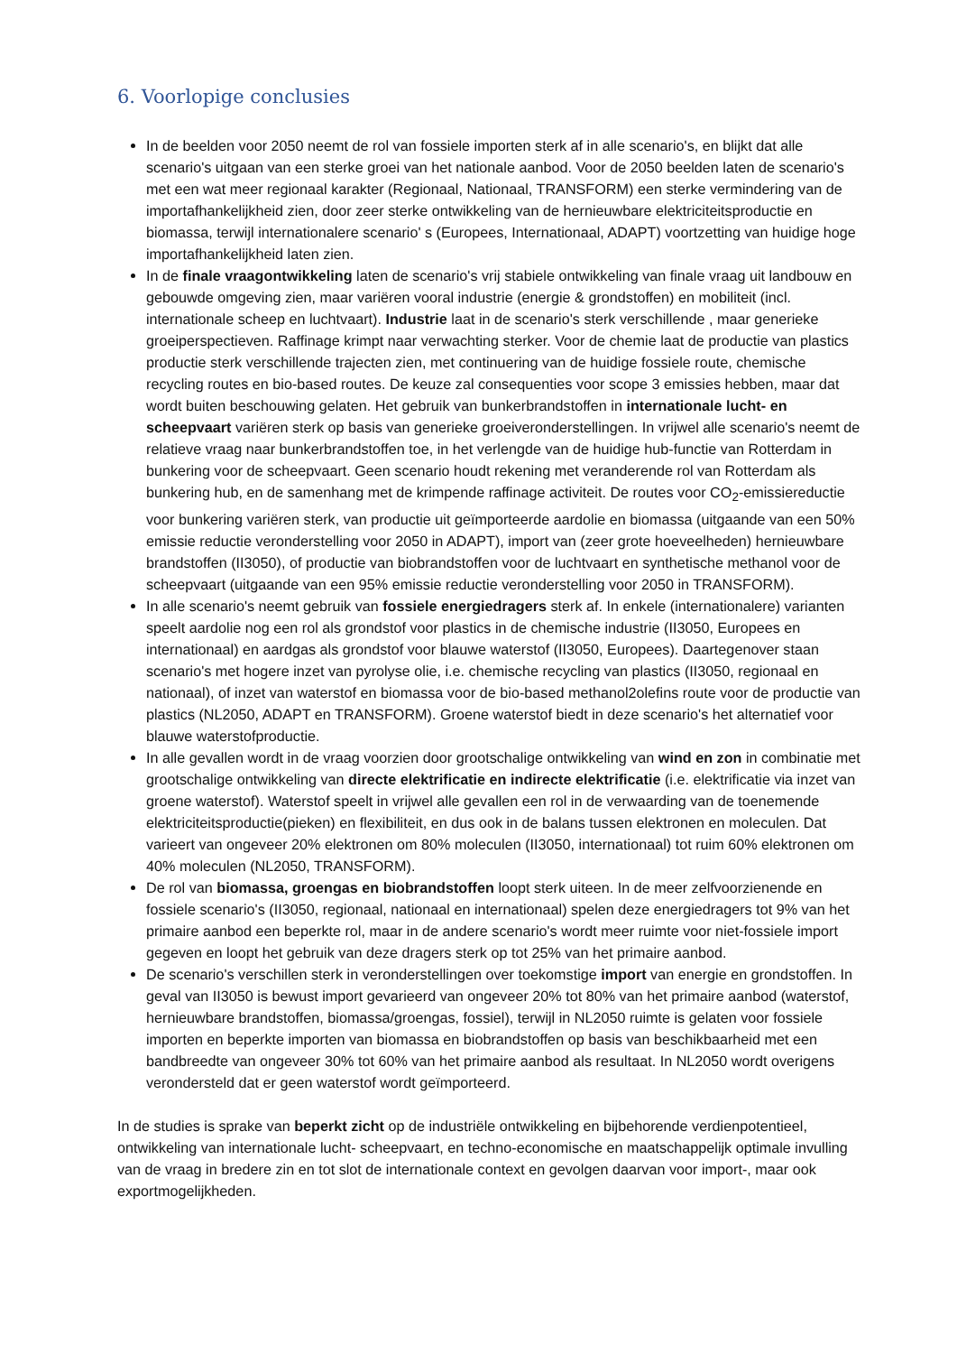6. Voorlopige conclusies
In de beelden voor 2050 neemt de rol van fossiele importen sterk af in alle scenario's, en blijkt dat alle scenario's uitgaan van een sterke groei van het nationale aanbod. Voor de 2050 beelden laten de scenario's met een wat meer regionaal karakter (Regionaal, Nationaal, TRANSFORM) een sterke vermindering van de importafhankelijkheid zien, door zeer sterke ontwikkeling van de hernieuwbare elektriciteitsproductie en biomassa, terwijl internationalere scenario' s (Europees, Internationaal, ADAPT) voortzetting van huidige hoge importafhankelijkheid laten zien.
In de finale vraagontwikkeling laten de scenario's vrij stabiele ontwikkeling van finale vraag uit landbouw en gebouwde omgeving zien, maar variëren vooral industrie (energie & grondstoffen) en mobiliteit (incl. internationale scheep en luchtvaart). Industrie laat in de scenario's sterk verschillende , maar generieke groeiperspectieven. Raffinage krimpt naar verwachting sterker. Voor de chemie laat de productie van plastics productie sterk verschillende trajecten zien, met continuering van de huidige fossiele route, chemische recycling routes en bio-based routes. De keuze zal consequenties voor scope 3 emissies hebben, maar dat wordt buiten beschouwing gelaten. Het gebruik van bunkerbrandstoffen in internationale lucht- en scheepvaart variëren sterk op basis van generieke groeiveronderstellingen. In vrijwel alle scenario's neemt de relatieve vraag naar bunkerbrandstoffen toe, in het verlengde van de huidige hub-functie van Rotterdam in bunkering voor de scheepvaart. Geen scenario houdt rekening met veranderende rol van Rotterdam als bunkering hub, en de samenhang met de krimpende raffinage activiteit. De routes voor CO<sub>2</sub>-emissiereductie voor bunkering variëren sterk, van productie uit geïmporteerde aardolie en biomassa (uitgaande van een 50% emissie reductie veronderstelling voor 2050 in ADAPT), import van (zeer grote hoeveelheden) hernieuwbare brandstoffen (II3050), of productie van biobrandstoffen voor de luchtvaart en synthetische methanol voor de scheepvaart (uitgaande van een 95% emissie reductie veronderstelling voor 2050 in TRANSFORM).
In alle scenario's neemt gebruik van fossiele energiedragers sterk af. In enkele (internationalere) varianten speelt aardolie nog een rol als grondstof voor plastics in de chemische industrie (II3050, Europees en internationaal) en aardgas als grondstof voor blauwe waterstof (II3050, Europees). Daartegenover staan scenario's met hogere inzet van pyrolyse olie, i.e. chemische recycling van plastics (II3050, regionaal en nationaal), of inzet van waterstof en biomassa voor de bio-based methanol2olefins route voor de productie van plastics (NL2050, ADAPT en TRANSFORM). Groene waterstof biedt in deze scenario's het alternatief voor blauwe waterstofproductie.
In alle gevallen wordt in de vraag voorzien door grootschalige ontwikkeling van wind en zon in combinatie met grootschalige ontwikkeling van directe elektrificatie en indirecte elektrificatie (i.e. elektrificatie via inzet van groene waterstof). Waterstof speelt in vrijwel alle gevallen een rol in de verwaarding van de toenemende elektriciteitsproductie(pieken) en flexibiliteit, en dus ook in de balans tussen elektronen en moleculen. Dat varieert van ongeveer 20% elektronen om 80% moleculen (II3050, internationaal) tot ruim 60% elektronen om 40% moleculen (NL2050, TRANSFORM).
De rol van biomassa, groengas en biobrandstoffen loopt sterk uiteen. In de meer zelfvoorzienende en fossiele scenario's (II3050, regionaal, nationaal en internationaal) spelen deze energiedragers tot 9% van het primaire aanbod een beperkte rol, maar in de andere scenario's wordt meer ruimte voor niet-fossiele import gegeven en loopt het gebruik van deze dragers sterk op tot 25% van het primaire aanbod.
De scenario's verschillen sterk in veronderstellingen over toekomstige import van energie en grondstoffen. In geval van II3050 is bewust import gevarieerd van ongeveer 20% tot 80% van het primaire aanbod (waterstof, hernieuwbare brandstoffen, biomassa/groengas, fossiel), terwijl in NL2050 ruimte is gelaten voor fossiele importen en beperkte importen van biomassa en biobrandstoffen op basis van beschikbaarheid met een bandbreedte van ongeveer 30% tot 60% van het primaire aanbod als resultaat. In NL2050 wordt overigens verondersteld dat er geen waterstof wordt geïmporteerd.
In de studies is sprake van beperkt zicht op de industriële ontwikkeling en bijbehorende verdienpotentieel, ontwikkeling van internationale lucht- scheepvaart, en techno-economische en maatschappelijk optimale invulling van de vraag in bredere zin en tot slot de internationale context en gevolgen daarvan voor import-, maar ook exportmogelijkheden.